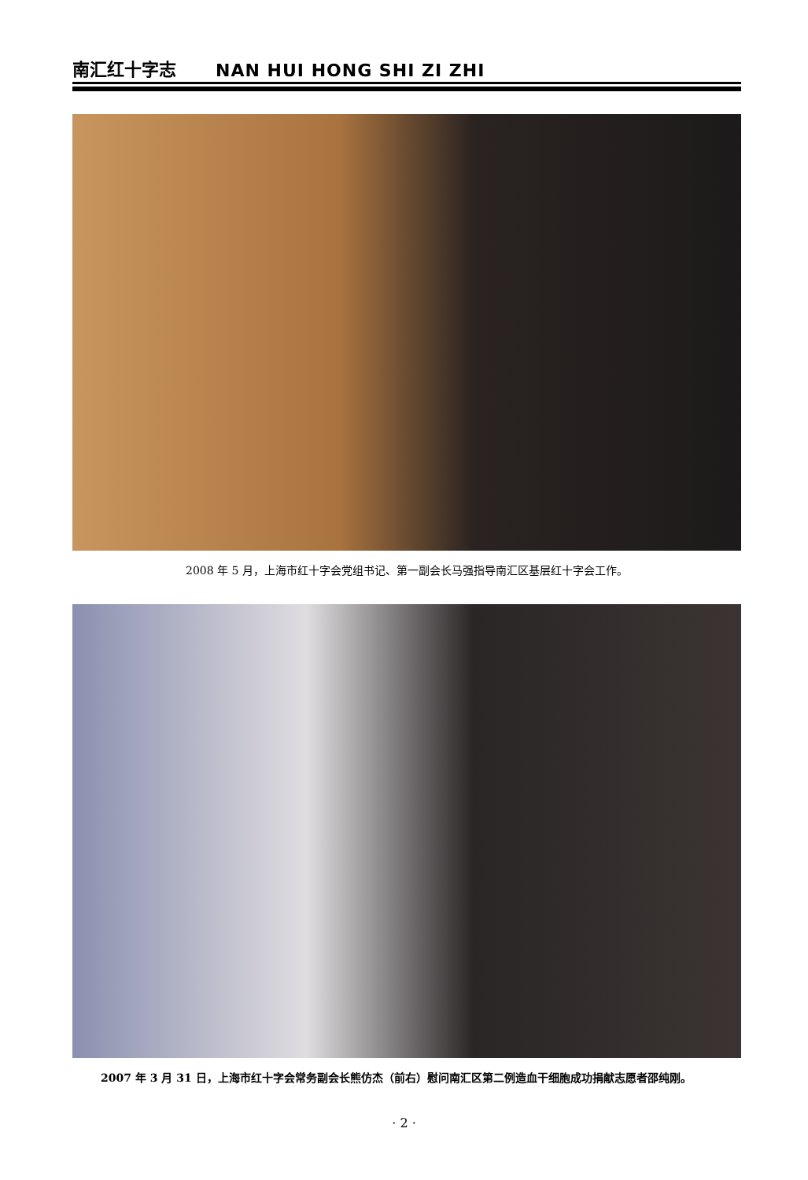南汇红十字志 NAN HUI HONG SHI ZI ZHI
2008 年 5 月，上海市红十字会党组书记、第一副会长马强指导南汇区基层红十字会工作。
2007 年 3 月 31 日，上海市红十字会常务副会长熊仿杰（前右）慰问南汇区第二例造血干细胞成功捐献志愿者邵纯刚。
· 2 ·